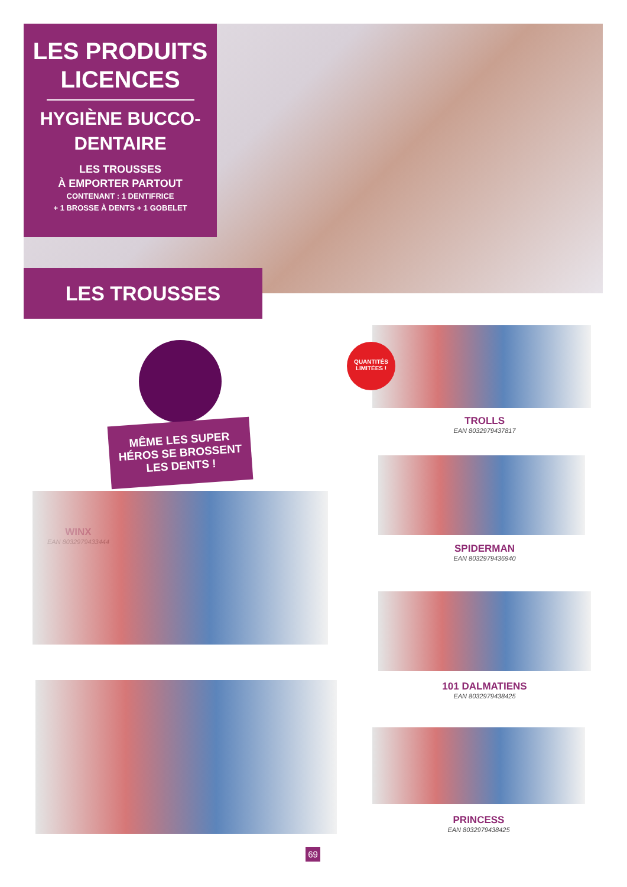LES PRODUITS LICENCES
HYGIÈNE BUCCO-DENTAIRE
LES TROUSSES
À EMPORTER PARTOUT
CONTENANT : 1 DENTIFRICE
+ 1 BROSSE À DENTS + 1 GOBELET
LES TROUSSES
MÊME LES SUPER HÉROS SE BROSSENT LES DENTS !
QUANTITÉS LIMITÉES !
TROLLS
EAN 8032979437817
SPIDERMAN
EAN 8032979436940
101 DALMATIENS
EAN 8032979438425
PRINCESS
EAN 8032979438425
WINX
EAN 8032979433444
69